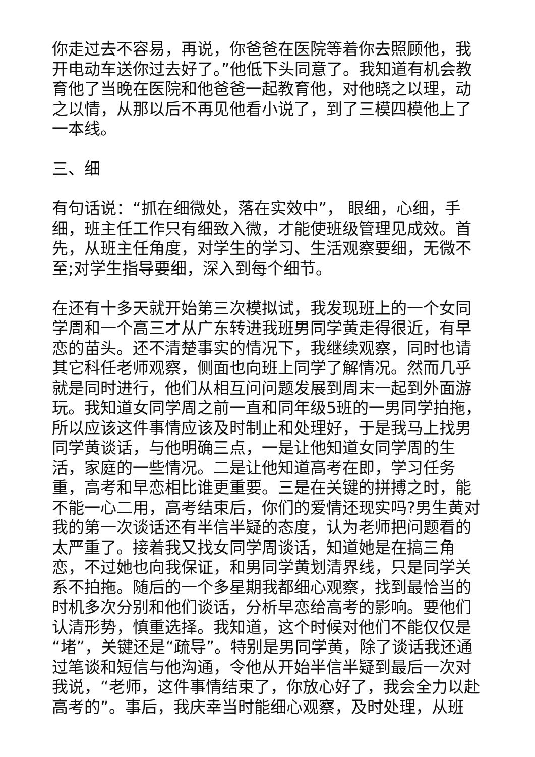你走过去不容易，再说，你爸爸在医院等着你去照顾他，我开电动车送你过去好了。”他低下头同意了。我知道有机会教育他了当晚在医院和他爸爸一起教育他，对他晓之以理，动之以情，从那以后不再见他看小说了，到了三模四模他上了一本线。
三、细
有句话说：“抓在细微处，落在实效中”， 眼细，心细，手细，班主任工作只有细致入微，才能使班级管理见成效。首先，从班主任角度，对学生的学习、生活观察要细，无微不至;对学生指导要细，深入到每个细节。
在还有十多天就开始第三次模拟试，我发现班上的一个女同学周和一个高三才从广东转进我班男同学黄走得很近，有早恋的苗头。还不清楚事实的情况下，我继续观察，同时也请其它科任老师观察，侧面也向班上同学了解情况。然而几乎就是同时进行，他们从相互问问题发展到周末一起到外面游玩。我知道女同学周之前一直和同年级5班的一男同学拍拖，所以应该这件事情应该及时制止和处理好，于是我马上找男同学黄谈话，与他明确三点，一是让他知道女同学周的生活，家庭的一些情况。二是让他知道高考在即，学习任务重，高考和早恋相比谁更重要。三是在关键的拼搏之时，能不能一心二用，高考结束后，你们的爱情还现实吗?男生黄对我的第一次谈话还有半信半疑的态度，认为老师把问题看的太严重了。接着我又找女同学周谈话，知道她是在搞三角恋，不过她也向我保证，和男同学黄划清界线，只是同学关系不拍拖。随后的一个多星期我都细心观察，找到最恰当的时机多次分别和他们谈话，分析早恋给高考的影响。要他们认清形势，慎重选择。我知道，这个时候对他们不能仅仅是“堵”，关键还是“疏导”。特别是男同学黄，除了谈话我还通过笔谈和短信与他沟通，令他从开始半信半疑到最后一次对我说，“老师，这件事情结束了，你放心好了，我会全力以赴高考的”。事后，我庆幸当时能细心观察，及时处理，从班